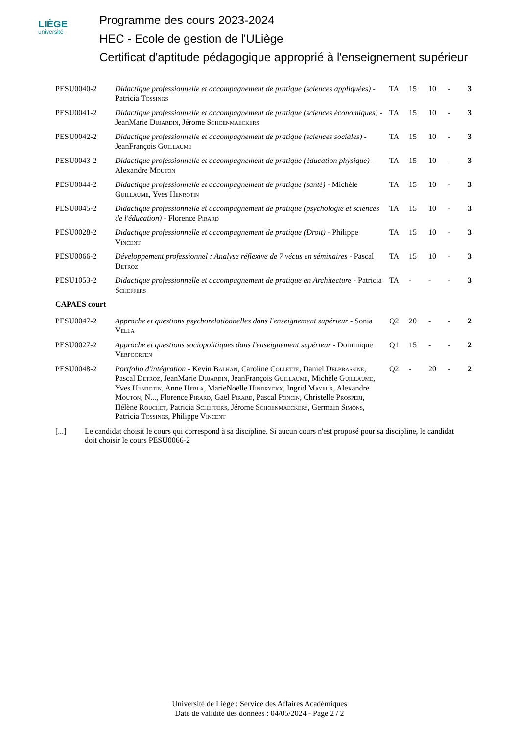LIÈGE
université
Programme des cours 2023-2024
HEC - Ecole de gestion de l'ULiège
Certificat d'aptitude pédagogique approprié à l'enseignement supérieur
| PESU0040-2 | Didactique professionnelle et accompagnement de pratique (sciences appliquées) - Patricia Tossings | TA | 15 | 10 | - | 3 |
| PESU0041-2 | Didactique professionnelle et accompagnement de pratique (sciences économiques) - JeanMarie Dujardin , Jérome Schoenmaeckers | TA | 15 | 10 | - | 3 |
| PESU0042-2 | Didactique professionnelle et accompagnement de pratique (sciences sociales) - JeanFrançois Guillaume | TA | 15 | 10 | - | 3 |
| PESU0043-2 | Didactique professionnelle et accompagnement de pratique (éducation physique) - Alexandre Mouton | TA | 15 | 10 | - | 3 |
| PESU0044-2 | Didactique professionnelle et accompagnement de pratique (santé) - Michèle Guillaume , Yves Henrotin | TA | 15 | 10 | - | 3 |
| PESU0045-2 | Didactique professionnelle et accompagnement de pratique (psychologie et sciences de l'éducation) - Florence Pirard | TA | 15 | 10 | - | 3 |
| PESU0028-2 | Didactique professionnelle et accompagnement de pratique (Droit) - Philippe Vincent | TA | 15 | 10 | - | 3 |
| PESU0066-2 | Développement professionnel : Analyse réflexive de 7 vécus en séminaires - Pascal Detroz | TA | 15 | 10 | - | 3 |
| PESU1053-2 | Didactique professionnelle et accompagnement de pratique en Architecture - Patricia Scheffers | TA | - | - | - | 3 |
| CAPAES court | | | | | | |
| PESU0047-2 | Approche et questions psychorelationnelles dans l'enseignement supérieur - Sonia Vella | Q2 | 20 | - | - | 2 |
| PESU0027-2 | Approche et questions sociopolitiques dans l'enseignement supérieur - Dominique Verpoorten | Q1 | 15 | - | - | 2 |
| PESU0048-2 | Portfolio d'intégration - Kevin Balhan , Caroline Collette , Daniel Delbrassine , Pascal Detroz , JeanMarie Dujardin , JeanFrançois Guillaume , Michèle Guillaume , Yves Henrotin , Anne Herla , MarieNoëlle Hindryckx , Ingrid Mayeur , Alexandre Mouton , N..., Florence Pirard , Gaël Pirard , Pascal Poncin , Christelle Prosperi , Hélène Rouchet , Patricia Scheffers , Jérome Schoenmaeckers , Germain Simons , Patricia Tossings , Philippe Vincent | Q2 | - | 20 | - | 2 |
[...] Le candidat choisit le cours qui correspond à sa discipline. Si aucun cours n'est proposé pour sa discipline, le candidat doit choisir le cours PESU0066-2
Université de Liège : Service des Affaires Académiques
Date de validité des données : 04/05/2024 - Page 2 / 2